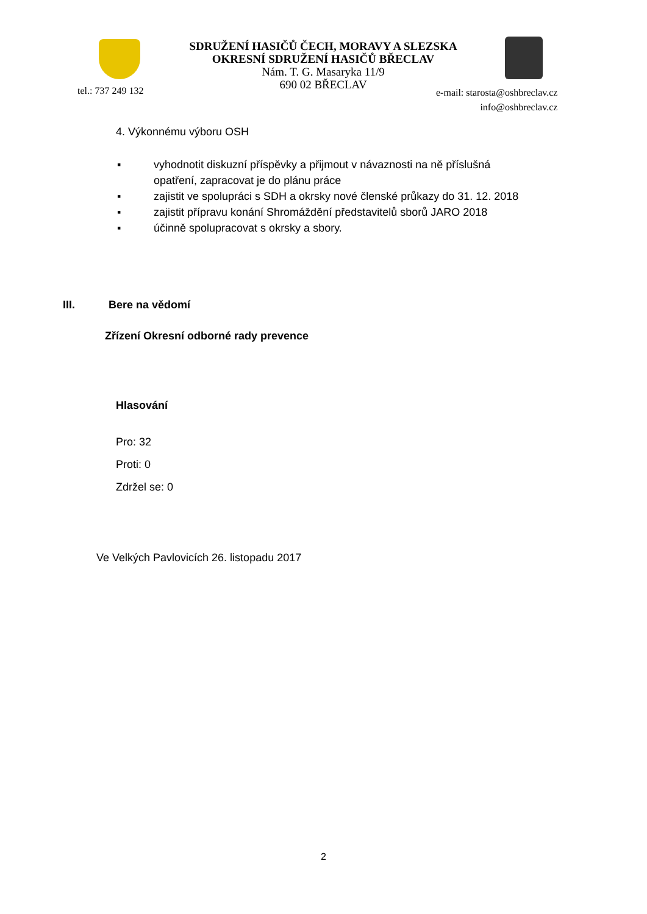SDRUŽENÍ HASIČŮ ČECH, MORAVY A SLEZSKA
OKRESNÍ SDRUŽENÍ HASIČŮ BŘECLAV
Nám. T. G. Masaryka 11/9
690 02 BŘECLAV
tel.: 737 249 132
e-mail: starosta@oshbreclav.cz
info@oshbreclav.cz
4. Výkonnému výboru OSH
▪ vyhodnotit diskuzní příspěvky a přijmout v návaznosti na ně příslušná
opatření, zapracovat je do plánu práce
▪ zajistit ve spolupráci s SDH a okrsky nové členské průkazy do 31. 12. 2018
▪ zajistit přípravu konání Shromáždění představitelů sborů JARO 2018
▪ účinně spolupracovat s okrsky a sbory.
III. Bere na vědomí
Zřízení Okresní odborné rady prevence
Hlasování
Pro: 32
Proti: 0
Zdržel se: 0
Ve Velkých Pavlovicích 26. listopadu 2017
2